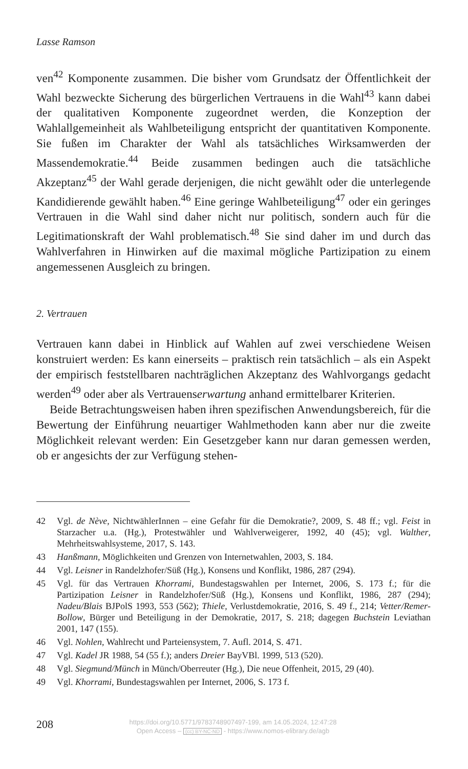Lasse Ramson
ven<sup>42</sup> Komponente zusammen. Die bisher vom Grundsatz der Öffentlichkeit der Wahl bezweckte Sicherung des bürgerlichen Vertrauens in die Wahl<sup>43</sup> kann dabei der qualitativen Komponente zugeordnet werden, die Konzeption der Wahlallgemeinheit als Wahlbeteiligung entspricht der quantitativen Komponente. Sie fußen im Charakter der Wahl als tatsächliches Wirksamwerden der Massendemokratie.<sup>44</sup> Beide zusammen bedingen auch die tatsächliche Akzeptanz<sup>45</sup> der Wahl gerade derjenigen, die nicht gewählt oder die unterlegende Kandidierende gewählt haben.<sup>46</sup> Eine geringe Wahlbeteiligung<sup>47</sup> oder ein geringes Vertrauen in die Wahl sind daher nicht nur politisch, sondern auch für die Legitimationskraft der Wahl problematisch.<sup>48</sup> Sie sind daher im und durch das Wahlverfahren in Hinwirken auf die maximal mögliche Partizipation zu einem angemessenen Ausgleich zu bringen.
2. Vertrauen
Vertrauen kann dabei in Hinblick auf Wahlen auf zwei verschiedene Weisen konstruiert werden: Es kann einerseits – praktisch rein tatsächlich – als ein Aspekt der empirisch feststellbaren nachträglichen Akzeptanz des Wahlvorgangs gedacht werden<sup>49</sup> oder aber als Vertrauenserwartung anhand ermittelbarer Kriterien.
Beide Betrachtungsweisen haben ihren spezifischen Anwendungsbereich, für die Bewertung der Einführung neuartiger Wahlmethoden kann aber nur die zweite Möglichkeit relevant werden: Ein Gesetzgeber kann nur daran gemessen werden, ob er angesichts der zur Verfügung stehen-
42 Vgl. de Nève, NichtwählerInnen – eine Gefahr für die Demokratie?, 2009, S. 48 ff.; vgl. Feist in Starzacher u.a. (Hg.), Protestwähler und Wahlverweigerer, 1992, 40 (45); vgl. Walther, Mehrheitswahlsysteme, 2017, S. 143.
43 Hanßmann, Möglichkeiten und Grenzen von Internetwahlen, 2003, S. 184.
44 Vgl. Leisner in Randelzhofer/Süß (Hg.), Konsens und Konflikt, 1986, 287 (294).
45 Vgl. für das Vertrauen Khorrami, Bundestagswahlen per Internet, 2006, S. 173 f.; für die Partizipation Leisner in Randelzhofer/Süß (Hg.), Konsens und Konflikt, 1986, 287 (294); Nadeu/Blais BJPolS 1993, 553 (562); Thiele, Verlustdemokratie, 2016, S. 49 f., 214; Vetter/Remer-Bollow, Bürger und Beteiligung in der Demokratie, 2017, S. 218; dagegen Buchstein Leviathan 2001, 147 (155).
46 Vgl. Nohlen, Wahlrecht und Parteiensystem, 7. Aufl. 2014, S. 471.
47 Vgl. Kadel JR 1988, 54 (55 f.); anders Dreier BayVBl. 1999, 513 (520).
48 Vgl. Siegmund/Münch in Münch/Oberreuter (Hg.), Die neue Offenheit, 2015, 29 (40).
49 Vgl. Khorrami, Bundestagswahlen per Internet, 2006, S. 173 f.
208
https://doi.org/10.5771/9783748907497-199, am 14.05.2024, 12:47:28
Open Access – (cc) BY-NC-ND - https://www.nomos-elibrary.de/agb